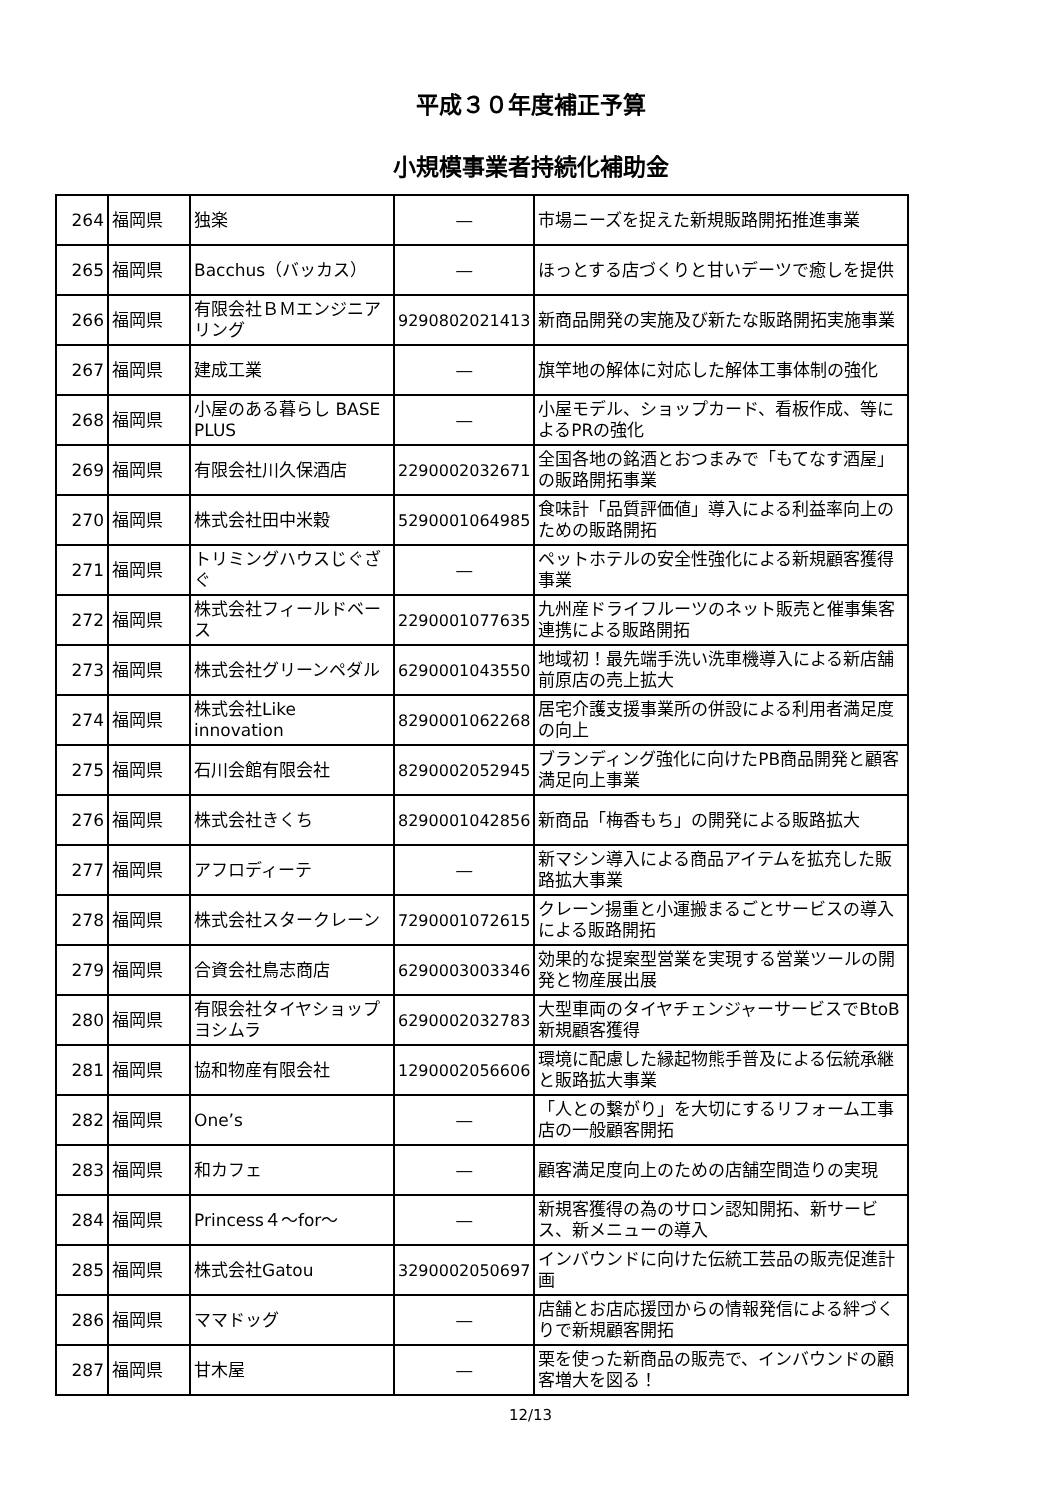平成３０年度補正予算
小規模事業者持続化補助金
| 264 | 福岡県 | 独楽 | ― | 市場ニーズを捉えた新規販路開拓推進事業 |
| 265 | 福岡県 | Bacchus（バッカス） | ― | ほっとする店づくりと甘いデーツで癒しを提供 |
| 266 | 福岡県 | 有限会社ＢＭエンジニアリング | 9290802021413 | 新商品開発の実施及び新たな販路開拓実施事業 |
| 267 | 福岡県 | 建成工業 | ― | 旗竿地の解体に対応した解体工事体制の強化 |
| 268 | 福岡県 | 小屋のある暮らし BASE PLUS | ― | 小屋モデル、ショップカード、看板作成、等によるPRの強化 |
| 269 | 福岡県 | 有限会社川久保酒店 | 2290002032671 | 全国各地の銘酒とおつまみで「もてなす酒屋」の販路開拓事業 |
| 270 | 福岡県 | 株式会社田中米穀 | 5290001064985 | 食味計「品質評価値」導入による利益率向上のための販路開拓 |
| 271 | 福岡県 | トリミングハウスじぐざぐ | ― | ペットホテルの安全性強化による新規顧客獲得事業 |
| 272 | 福岡県 | 株式会社フィールドベース | 2290001077635 | 九州産ドライフルーツのネット販売と催事集客連携による販路開拓 |
| 273 | 福岡県 | 株式会社グリーンペダル | 6290001043550 | 地域初！最先端手洗い洗車機導入による新店舗前原店の売上拡大 |
| 274 | 福岡県 | 株式会社Like innovation | 8290001062268 | 居宅介護支援事業所の併設による利用者満足度の向上 |
| 275 | 福岡県 | 石川会館有限会社 | 8290002052945 | ブランディング強化に向けたPB商品開発と顧客満足向上事業 |
| 276 | 福岡県 | 株式会社きくち | 8290001042856 | 新商品「梅香もち」の開発による販路拡大 |
| 277 | 福岡県 | アフロディーテ | ― | 新マシン導入による商品アイテムを拡充した販路拡大事業 |
| 278 | 福岡県 | 株式会社スタークレーン | 7290001072615 | クレーン揚重と小運搬まるごとサービスの導入による販路開拓 |
| 279 | 福岡県 | 合資会社鳥志商店 | 6290003003346 | 効果的な提案型営業を実現する営業ツールの開発と物産展出展 |
| 280 | 福岡県 | 有限会社タイヤショップヨシムラ | 6290002032783 | 大型車両のタイヤチェンジャーサービスでBtoB新規顧客獲得 |
| 281 | 福岡県 | 協和物産有限会社 | 1290002056606 | 環境に配慮した縁起物熊手普及による伝統承継と販路拡大事業 |
| 282 | 福岡県 | One’s | ― | 「人との繋がり」を大切にするリフォーム工事店の一般顧客開拓 |
| 283 | 福岡県 | 和カフェ | ― | 顧客満足度向上のための店舗空間造りの実現 |
| 284 | 福岡県 | Princess４～for～ | ― | 新規客獲得の為のサロン認知開拓、新サービス、新メニューの導入 |
| 285 | 福岡県 | 株式会社Gatou | 3290002050697 | インバウンドに向けた伝統工芸品の販売促進計画 |
| 286 | 福岡県 | ママドッグ | ― | 店舗とお店応援団からの情報発信による絆づくりで新規顧客開拓 |
| 287 | 福岡県 | 甘木屋 | ― | 栗を使った新商品の販売で、インバウンドの顧客増大を図る！ |
12/13